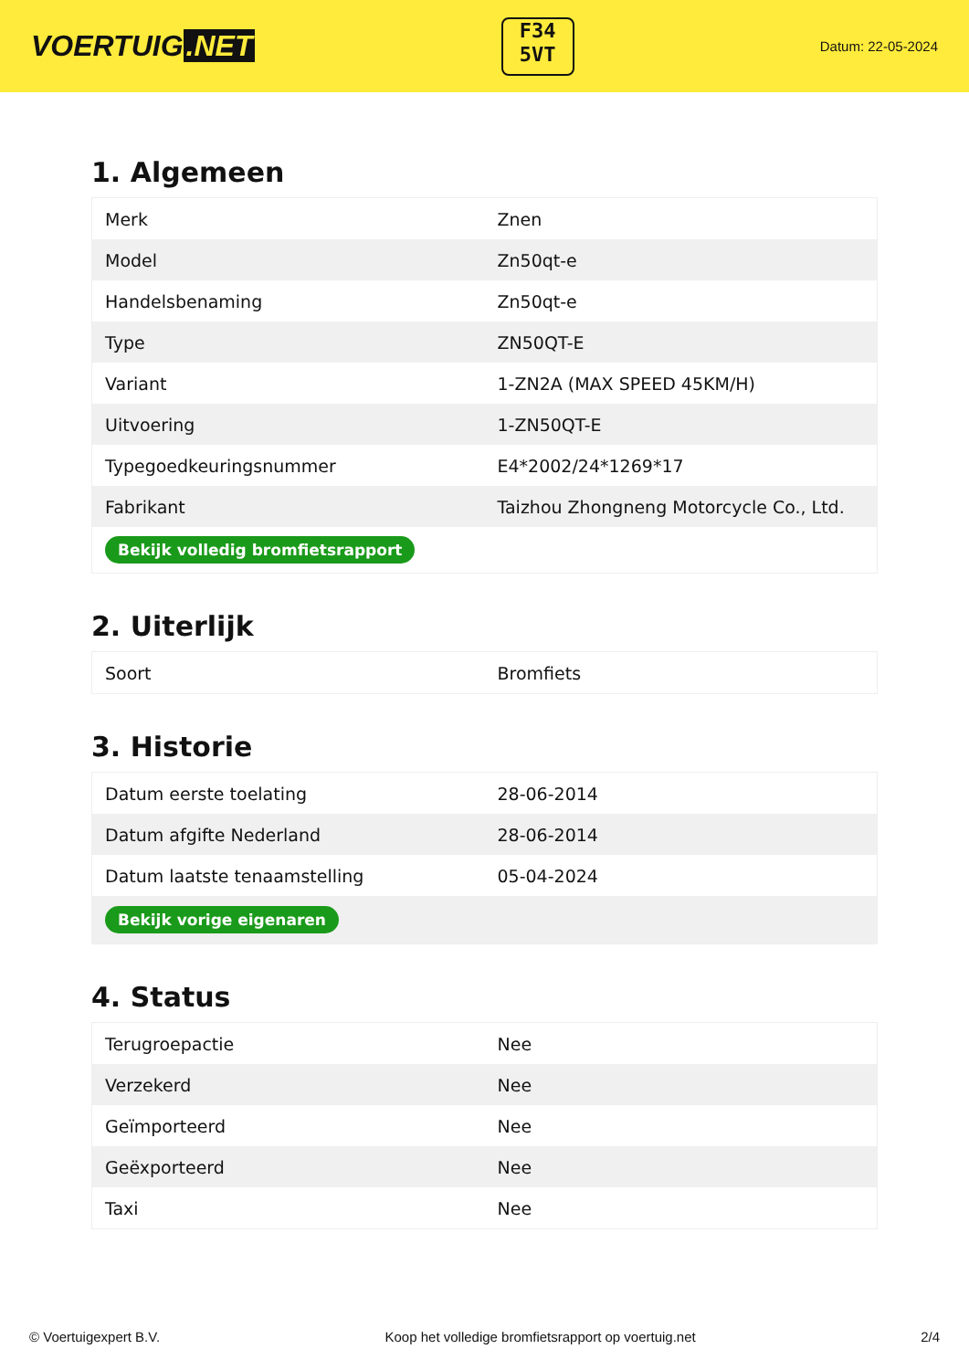VOERTUIG.NET
F34
5VT
Datum: 22-05-2024
1. Algemeen
| Merk | Znen |
| Model | Zn50qt-e |
| Handelsbenaming | Zn50qt-e |
| Type | ZN50QT-E |
| Variant | 1-ZN2A (MAX SPEED 45KM/H) |
| Uitvoering | 1-ZN50QT-E |
| Typegoedkeuringsnummer | E4*2002/24*1269*17 |
| Fabrikant | Taizhou Zhongneng Motorcycle Co., Ltd. |
| Bekijk volledig bromfietsrapport | |
2. Uiterlijk
| Soort | Bromfiets |
3. Historie
| Datum eerste toelating | 28-06-2014 |
| Datum afgifte Nederland | 28-06-2014 |
| Datum laatste tenaamstelling | 05-04-2024 |
| Bekijk vorige eigenaren | |
4. Status
| Terugroepactie | Nee |
| Verzekerd | Nee |
| Geïmporteerd | Nee |
| Geëxporteerd | Nee |
| Taxi | Nee |
© Voertuigexpert B.V. Koop het volledige bromfietsrapport op voertuig.net 2/4